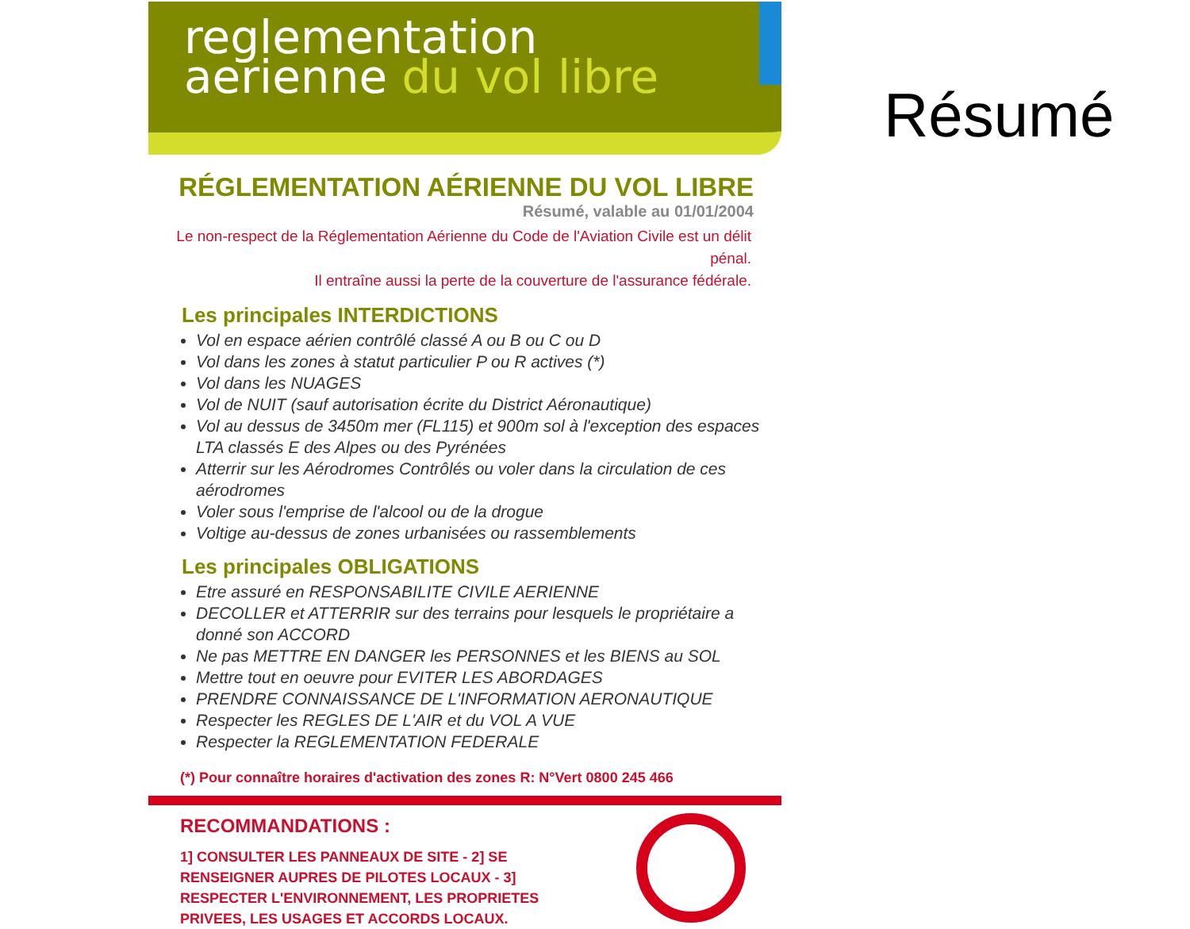reglementation
aerienne du vol libre
RÉGLEMENTATION AÉRIENNE DU VOL LIBRE
Résumé, valable au 01/01/2004
Le non-respect de la Réglementation Aérienne du Code de l'Aviation Civile est un délit pénal.
Il entraîne aussi la perte de la couverture de l'assurance fédérale.
Les principales INTERDICTIONS
Vol en espace aérien contrôlé classé A ou B ou C ou D
Vol dans les zones à statut particulier P ou R actives (*)
Vol dans les NUAGES
Vol de NUIT (sauf autorisation écrite du District Aéronautique)
Vol au dessus de 3450m mer (FL115) et 900m sol à l'exception des espaces LTA classés E des Alpes ou des Pyrénées
Atterrir sur les Aérodromes Contrôlés ou voler dans la circulation de ces aérodromes
Voler sous l'emprise de l'alcool ou de la drogue
Voltige au-dessus de zones urbanisées ou rassemblements
Les principales OBLIGATIONS
Etre assuré en RESPONSABILITE CIVILE AERIENNE
DECOLLER et ATTERRIR sur des terrains pour lesquels le propriétaire a donné son ACCORD
Ne pas METTRE EN DANGER les PERSONNES et les BIENS au SOL
Mettre tout en oeuvre pour EVITER LES ABORDAGES
PRENDRE CONNAISSANCE DE L'INFORMATION AERONAUTIQUE
Respecter les REGLES DE L'AIR et du VOL A VUE
Respecter la REGLEMENTATION FEDERALE
(*) Pour connaître horaires d'activation des zones R: N°Vert 0800 245 466
RECOMMANDATIONS :
1] CONSULTER LES PANNEAUX DE SITE - 2] SE RENSEIGNER AUPRES DE PILOTES LOCAUX - 3] RESPECTER L'ENVIRONNEMENT, LES PROPRIETES PRIVEES, LES USAGES ET ACCORDS LOCAUX.
Résumé